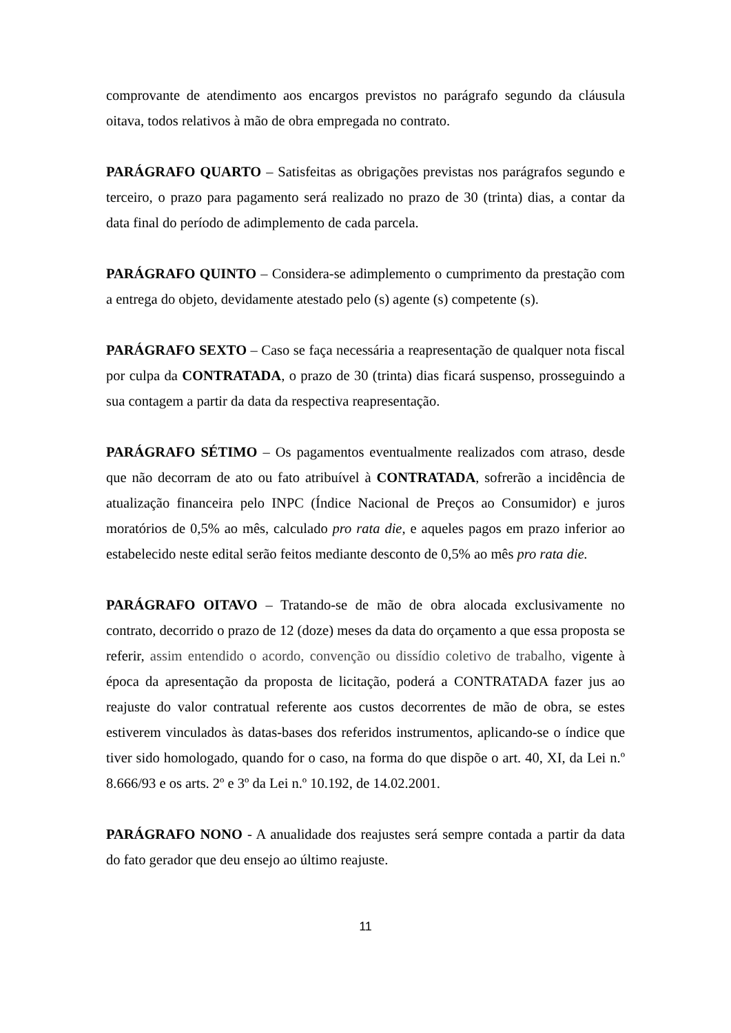comprovante de atendimento aos encargos previstos no parágrafo segundo da cláusula oitava, todos relativos à mão de obra empregada no contrato.
PARÁGRAFO QUARTO – Satisfeitas as obrigações previstas nos parágrafos segundo e terceiro, o prazo para pagamento será realizado no prazo de 30 (trinta) dias, a contar da data final do período de adimplemento de cada parcela.
PARÁGRAFO QUINTO – Considera-se adimplemento o cumprimento da prestação com a entrega do objeto, devidamente atestado pelo (s) agente (s) competente (s).
PARÁGRAFO SEXTO – Caso se faça necessária a reapresentação de qualquer nota fiscal por culpa da CONTRATADA, o prazo de 30 (trinta) dias ficará suspenso, prosseguindo a sua contagem a partir da data da respectiva reapresentação.
PARÁGRAFO SÉTIMO – Os pagamentos eventualmente realizados com atraso, desde que não decorram de ato ou fato atribuível à CONTRATADA, sofrerão a incidência de atualização financeira pelo INPC (Índice Nacional de Preços ao Consumidor) e juros moratórios de 0,5% ao mês, calculado pro rata die, e aqueles pagos em prazo inferior ao estabelecido neste edital serão feitos mediante desconto de 0,5% ao mês pro rata die.
PARÁGRAFO OITAVO – Tratando-se de mão de obra alocada exclusivamente no contrato, decorrido o prazo de 12 (doze) meses da data do orçamento a que essa proposta se referir, assim entendido o acordo, convenção ou dissídio coletivo de trabalho, vigente à época da apresentação da proposta de licitação, poderá a CONTRATADA fazer jus ao reajuste do valor contratual referente aos custos decorrentes de mão de obra, se estes estiverem vinculados às datas-bases dos referidos instrumentos, aplicando-se o índice que tiver sido homologado, quando for o caso, na forma do que dispõe o art. 40, XI, da Lei n.º 8.666/93 e os arts. 2º e 3º da Lei n.º 10.192, de 14.02.2001.
PARÁGRAFO NONO - A anualidade dos reajustes será sempre contada a partir da data do fato gerador que deu ensejo ao último reajuste.
11